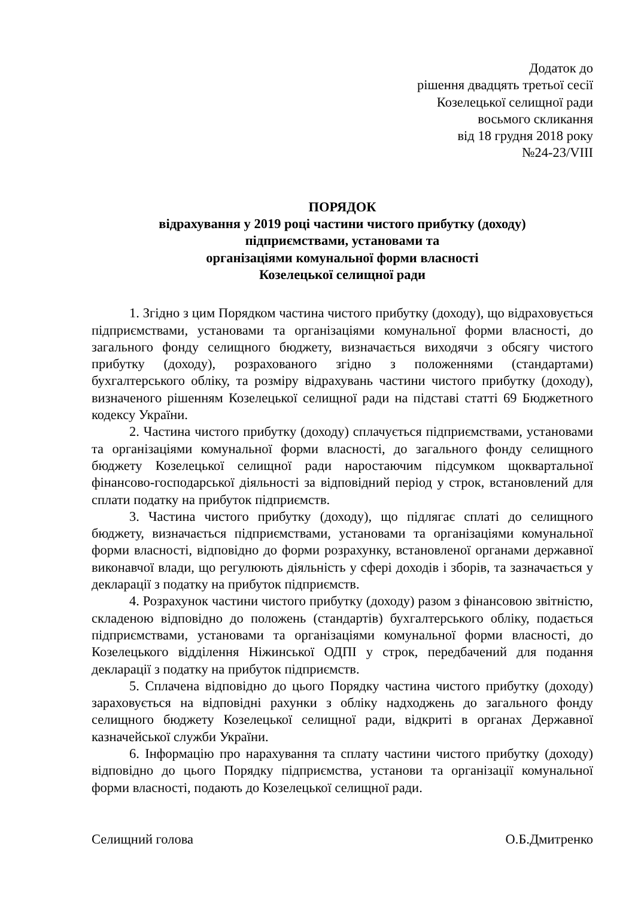Додаток до
рішення двадцять третьої сесії
Козелецької селищної ради
восьмого скликання
від 18 грудня 2018 року
№24-23/VIII
ПОРЯДОК
відрахування у 2019 році частини чистого прибутку (доходу)
підприємствами, установами та
організаціями комунальної форми власності
Козелецької селищної ради
1. Згідно з цим Порядком частина чистого прибутку (доходу), що відраховується підприємствами, установами та організаціями комунальної форми власності, до загального фонду селищного бюджету, визначається виходячи з обсягу чистого прибутку (доходу), розрахованого згідно з положеннями (стандартами) бухгалтерського обліку, та розміру відрахувань частини чистого прибутку (доходу), визначеного рішенням Козелецької селищної ради на підставі статті 69 Бюджетного кодексу України.
2. Частина чистого прибутку (доходу) сплачується підприємствами, установами та організаціями комунальної форми власності, до загального фонду селищного бюджету Козелецької селищної ради наростаючим підсумком щоквартальної фінансово-господарської діяльності за відповідний період у строк, встановлений для сплати податку на прибуток підприємств.
3. Частина чистого прибутку (доходу), що підлягає сплаті до селищного бюджету, визначається підприємствами, установами та організаціями комунальної форми власності, відповідно до форми розрахунку, встановленої органами державної виконавчої влади, що регулюють діяльність у сфері доходів і зборів, та зазначається у декларації з податку на прибуток підприємств.
4. Розрахунок частини чистого прибутку (доходу) разом з фінансовою звітністю, складеною відповідно до положень (стандартів) бухгалтерського обліку, подається підприємствами, установами та організаціями комунальної форми власності, до Козелецького відділення Ніжинської ОДПІ у строк, передбачений для подання декларації з податку на прибуток підприємств.
5. Сплачена відповідно до цього Порядку частина чистого прибутку (доходу) зараховується на відповідні рахунки з обліку надходжень до загального фонду селищного бюджету Козелецької селищної ради, відкриті в органах Державної казначейської служби України.
6. Інформацію про нарахування та сплату частини чистого прибутку (доходу) відповідно до цього Порядку підприємства, установи та організації комунальної форми власності, подають до Козелецької селищної ради.
Селищний голова О.Б.Дмитренко